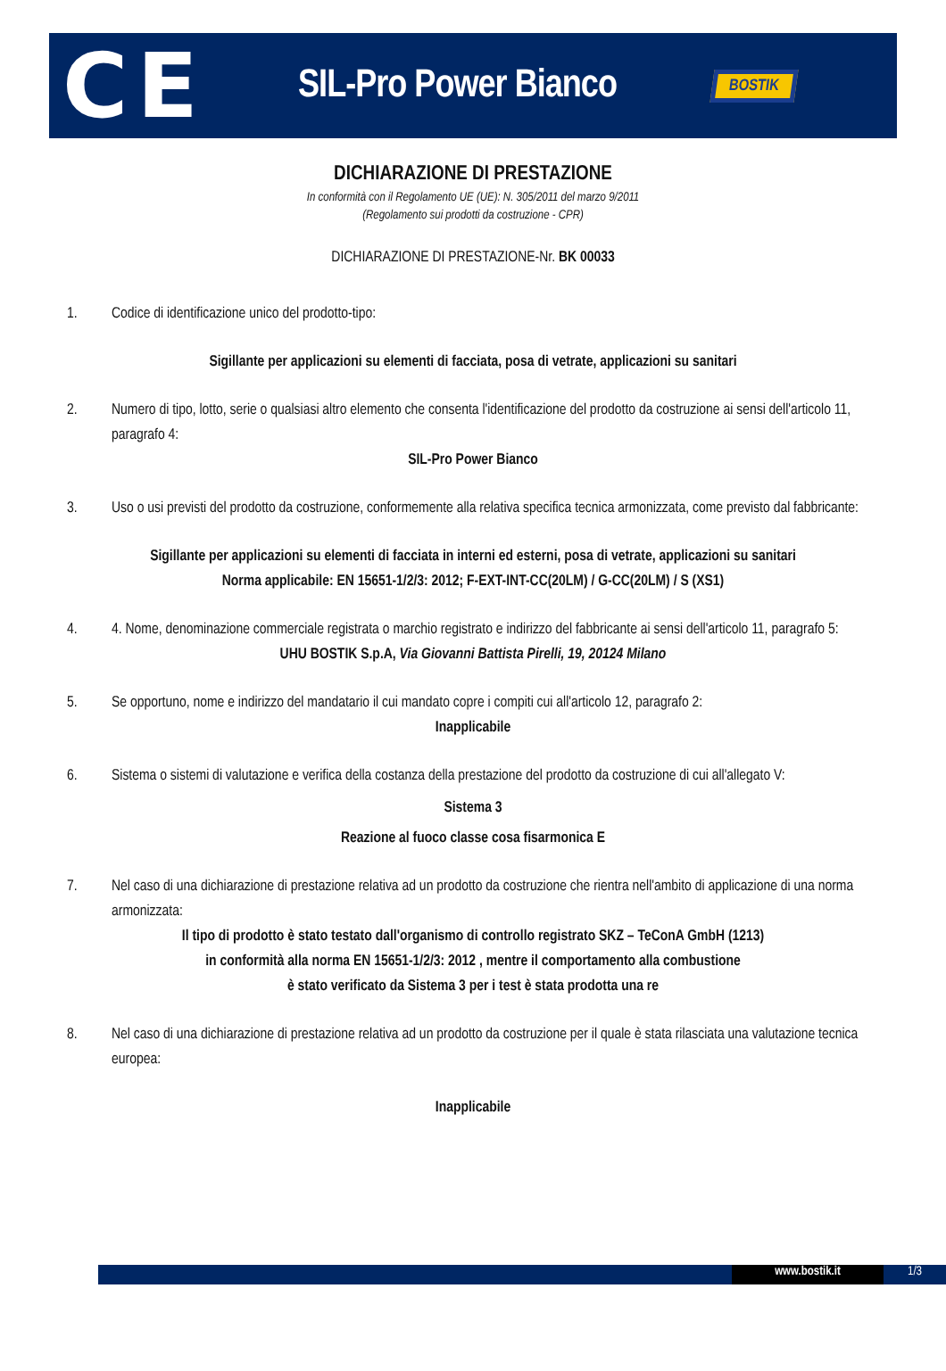CE
SIL-Pro Power Bianco
BOSTIK
DICHIARAZIONE DI PRESTAZIONE
In conformità con il Regolamento UE (UE): N. 305/2011 del marzo 9/2011
(Regolamento sui prodotti da costruzione - CPR)
DICHIARAZIONE DI PRESTAZIONE-Nr. BK 00033
1. Codice di identificazione unico del prodotto-tipo:
Sigillante per applicazioni su elementi di facciata, posa di vetrate, applicazioni su sanitari
2. Numero di tipo, lotto, serie o qualsiasi altro elemento che consenta l'identificazione del prodotto da costruzione ai sensi dell'articolo 11, paragrafo 4:
SIL-Pro Power Bianco
3. Uso o usi previsti del prodotto da costruzione, conformemente alla relativa specifica tecnica armonizzata, come previsto dal fabbricante:
Sigillante per applicazioni su elementi di facciata in interni ed esterni, posa di vetrate, applicazioni su sanitari
Norma applicabile: EN 15651-1/2/3: 2012; F-EXT-INT-CC(20LM) / G-CC(20LM) / S (XS1)
4. 4. Nome, denominazione commerciale registrata o marchio registrato e indirizzo del fabbricante ai sensi dell'articolo 11, paragrafo 5:
UHU BOSTIK S.p.A, Via Giovanni Battista Pirelli, 19, 20124 Milano
5. Se opportuno, nome e indirizzo del mandatario il cui mandato copre i compiti cui all'articolo 12, paragrafo 2:
Inapplicabile
6. Sistema o sistemi di valutazione e verifica della costanza della prestazione del prodotto da costruzione di cui all'allegato V:
Sistema 3
Reazione al fuoco classe cosa fisarmonica E
7. Nel caso di una dichiarazione di prestazione relativa ad un prodotto da costruzione che rientra nell'ambito di applicazione di una norma armonizzata:
Il tipo di prodotto è stato testato dall'organismo di controllo registrato SKZ – TeConA GmbH (1213)
in conformità alla norma EN 15651-1/2/3: 2012 , mentre il comportamento alla combustione
è stato verificato da Sistema 3 per i test è stata prodotta una re
8. Nel caso di una dichiarazione di prestazione relativa ad un prodotto da costruzione per il quale è stata rilasciata una valutazione tecnica europea:
Inapplicabile
www.bostik.it 1/3